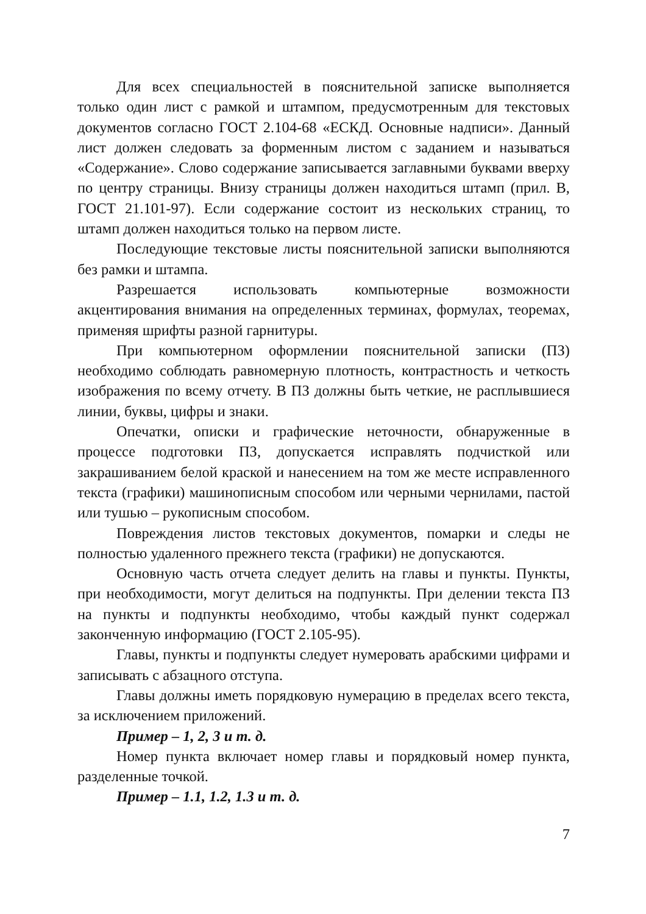Для всех специальностей в пояснительной записке выполняется только один лист с рамкой и штампом, предусмотренным для текстовых документов согласно ГОСТ 2.104-68 «ЕСКД. Основные надписи». Данный лист должен следовать за форменным листом с заданием и называться «Содержание». Слово содержание записывается заглавными буквами вверху по центру страницы. Внизу страницы должен находиться штамп (прил. В, ГОСТ 21.101-97). Если содержание состоит из нескольких страниц, то штамп должен находиться только на первом листе.
Последующие текстовые листы пояснительной записки выполняются без рамки и штампа.
Разрешается использовать компьютерные возможности акцентирования внимания на определенных терминах, формулах, теоремах, применяя шрифты разной гарнитуры.
При компьютерном оформлении пояснительной записки (ПЗ) необходимо соблюдать равномерную плотность, контрастность и четкость изображения по всему отчету. В ПЗ должны быть четкие, не расплывшиеся линии, буквы, цифры и знаки.
Опечатки, описки и графические неточности, обнаруженные в процессе подготовки ПЗ, допускается исправлять подчисткой или закрашиванием белой краской и нанесением на том же месте исправленного текста (графики) машинописным способом или черными чернилами, пастой или тушью – рукописным способом.
Повреждения листов текстовых документов, помарки и следы не полностью удаленного прежнего текста (графики) не допускаются.
Основную часть отчета следует делить на главы и пункты. Пункты, при необходимости, могут делиться на подпункты. При делении текста ПЗ на пункты и подпункты необходимо, чтобы каждый пункт содержал законченную информацию (ГОСТ 2.105-95).
Главы, пункты и подпункты следует нумеровать арабскими цифрами и записывать с абзацного отступа.
Главы должны иметь порядковую нумерацию в пределах всего текста, за исключением приложений.
Пример – 1, 2, 3 и т. д.
Номер пункта включает номер главы и порядковый номер пункта, разделенные точкой.
Пример – 1.1, 1.2, 1.3 и т. д.
7